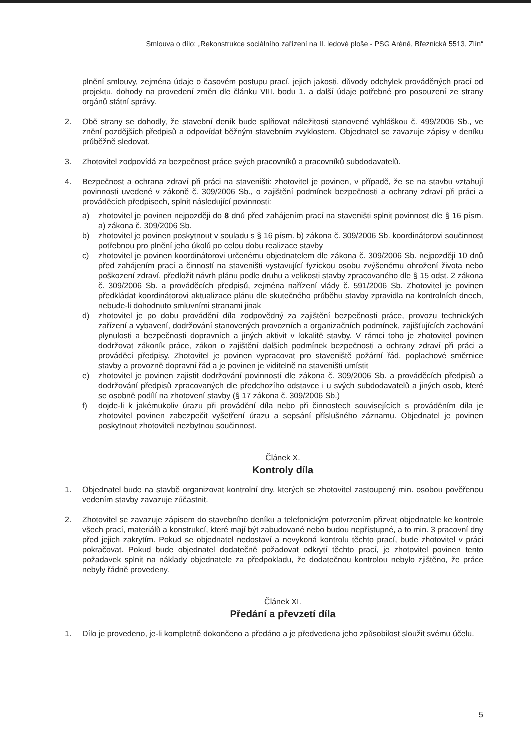Smlouva o dílo: „Rekonstrukce sociálního zařízení na II. ledové ploše - PSG Aréně, Březnická 5513, Zlín“
plnění smlouvy, zejména údaje o časovém postupu prací, jejich jakosti, důvody odchylek prováděných prací od projektu, dohody na provedení změn dle článku VIII. bodu 1. a další údaje potřebné pro posouzení ze strany orgánů státní správy.
2. Obě strany se dohodly, že stavební deník bude splňovat náležitosti stanovené vyhláškou č. 499/2006 Sb., ve znění pozdějších předpisů a odpovídat běžným stavebním zvyklostem. Objednatel se zavazuje zápisy v deníku průběžně sledovat.
3. Zhotovitel zodpovídá za bezpečnost práce svých pracovníků a pracovníků subdodavatelů.
4. Bezpečnost a ochrana zdraví při práci na staveništi: zhotovitel je povinen, v případě, že se na stavbu vztahují povinnosti uvedené v zákoně č. 309/2006 Sb., o zajištění podmínek bezpečnosti a ochrany zdraví při práci a prováděcích předpisech, splnit následující povinnosti:
a) zhotovitel je povinen nejpozději do 8 dnů před zahájením prací na staveništi splnit povinnost dle § 16 písm. a) zákona č. 309/2006 Sb.
b) zhotovitel je povinen poskytnout v souladu s § 16 písm. b) zákona č. 309/2006 Sb. koordinátorovi součinnost potřebnou pro plnění jeho úkolů po celou dobu realizace stavby
c) zhotovitel je povinen koordinátorovi určenému objednatelem dle zákona č. 309/2006 Sb. nejpozději 10 dnů před zahájením prací a činností na staveništi vystavující fyzickou osobu zvýšenému ohrožení života nebo poškození zdraví, předložit návrh plánu podle druhu a velikosti stavby zpracovaného dle § 15 odst. 2 zákona č. 309/2006 Sb. a prováděcích předpisů, zejména nařízení vlády č. 591/2006 Sb. Zhotovitel je povinen předkládat koordinátorovi aktualizace plánu dle skutečného průběhu stavby zpravidla na kontrolních dnech, nebude-li dohodnuto smluvními stranami jinak
d) zhotovitel je po dobu provádění díla zodpovědný za zajištění bezpečnosti práce, provozu technických zařízení a vybavení, dodržování stanovených provozních a organizačních podmínek, zajišťujících zachování plynulosti a bezpečnosti dopravních a jiných aktivit v lokalitě stavby. V rámci toho je zhotovitel povinen dodržovat zákoník práce, zákon o zajištění dalších podmínek bezpečnosti a ochrany zdraví při práci a prováděcí předpisy. Zhotovitel je povinen vypracovat pro staveniště požární řád, poplachové směrnice stavby a provozně dopravní řád a je povinen je viditelně na staveništi umístit
e) zhotovitel je povinen zajistit dodržování povinností dle zákona č. 309/2006 Sb. a prováděcích předpisů a dodržování předpisů zpracovaných dle předchozího odstavce i u svých subdodavatelů a jiných osob, které se osobně podílí na zhotovení stavby (§ 17 zákona č. 309/2006 Sb.)
f) dojde-li k jakémukoliv úrazu při provádění díla nebo při činnostech souvisejících s prováděním díla je zhotovitel povinen zabezpečit vyšetření úrazu a sepsání příslušného záznamu. Objednatel je povinen poskytnout zhotoviteli nezbytnou součinnost.
Článek X.
Kontroly díla
1. Objednatel bude na stavbě organizovat kontrolní dny, kterých se zhotovitel zastoupený min. osobou pověřenou vedením stavby zavazuje zúčastnit.
2. Zhotovitel se zavazuje zápisem do stavebního deníku a telefonickým potvrzením přizvat objednatele ke kontrole všech prací, materiálů a konstrukcí, které mají být zabudované nebo budou nepřístupné, a to min. 3 pracovní dny před jejich zakrytím. Pokud se objednatel nedostaví a nevykoná kontrolu těchto prací, bude zhotovitel v práci pokračovat. Pokud bude objednatel dodatečně požadovat odkrytí těchto prací, je zhotovitel povinen tento požadavek splnit na náklady objednatele za předpokladu, že dodatečnou kontrolou nebylo zjištěno, že práce nebyly řádně provedeny.
Článek XI.
Předání a převzetí díla
1. Dílo je provedeno, je-li kompletně dokončeno a předáno a je předvedena jeho způsobilost sloužit svému účelu.
5